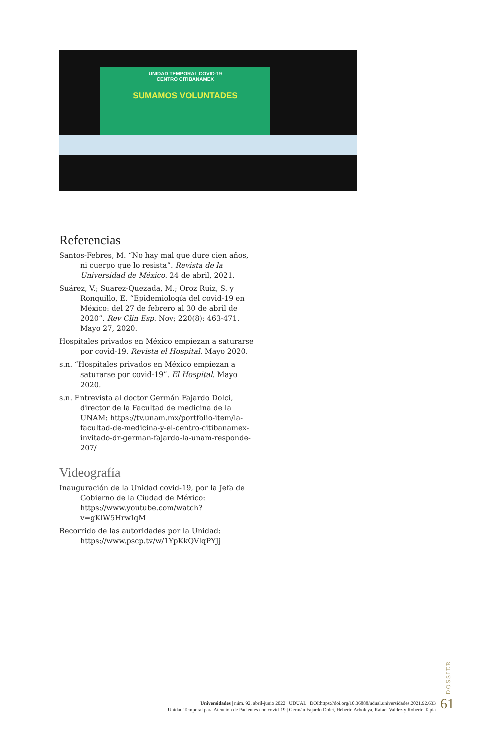UNIDAD TEMPORAL COVID-19
CENTRO CITIBANAMEX
SUMAMOS VOLUNTADES
Referencias
Santos-Febres, M. “No hay mal que dure cien años, ni cuerpo que lo resista”. Revista de la Universidad de México. 24 de abril, 2021.
Suárez, V.; Suarez-Quezada, M.; Oroz Ruiz, S. y Ronquillo, E. “Epidemiología del covid-19 en México: del 27 de febrero al 30 de abril de 2020”. Rev Clin Esp. Nov; 220(8): 463-471. Mayo 27, 2020.
Hospitales privados en México empiezan a saturarse por covid-19. Revista el Hospital. Mayo 2020.
s.n. “Hospitales privados en México empiezan a saturarse por covid-19”. El Hospital. Mayo 2020.
s.n. Entrevista al doctor Germán Fajardo Dolci, director de la Facultad de medicina de la UNAM: https://tv.unam.mx/portfolio-item/la-facultad-de-medicina-y-el-centro-citibanamex-invitado-dr-german-fajardo-la-unam-responde-207/
Videografía
Inauguración de la Unidad covid-19, por la Jefa de Gobierno de la Ciudad de México: https://www.youtube.com/watch?v=gKlW5HrwIqM
Recorrido de las autoridades por la Unidad: https://www.pscp.tv/w/1YpKkQVlqPYJj
DOSSIER
Universidades | núm. 92, abril-junio 2022 | UDUAL | DOI:https://doi.org/10.36888/udual.universidades.2021.92.633
Unidad Temporal para Atención de Pacientes con covid-19 | Germán Fajardo Dolci, Heberto Arboleya, Rafael Valdez y Roberto Tapia
61